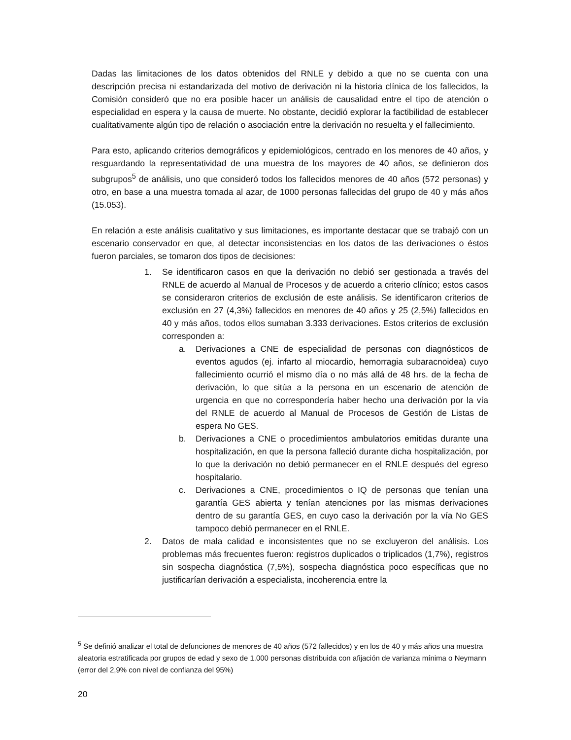Dadas las limitaciones de los datos obtenidos del RNLE y debido a que no se cuenta con una descripción precisa ni estandarizada del motivo de derivación ni la historia clínica de los fallecidos, la Comisión consideró que no era posible hacer un análisis de causalidad entre el tipo de atención o especialidad en espera y la causa de muerte. No obstante, decidió explorar la factibilidad de establecer cualitativamente algún tipo de relación o asociación entre la derivación no resuelta y el fallecimiento.
Para esto, aplicando criterios demográficos y epidemiológicos, centrado en los menores de 40 años, y resguardando la representatividad de una muestra de los mayores de 40 años, se definieron dos subgrupos<sup>5</sup> de análisis, uno que consideró todos los fallecidos menores de 40 años (572 personas) y otro, en base a una muestra tomada al azar, de 1000 personas fallecidas del grupo de 40 y más años (15.053).
En relación a este análisis cualitativo y sus limitaciones, es importante destacar que se trabajó con un escenario conservador en que, al detectar inconsistencias en los datos de las derivaciones o éstos fueron parciales, se tomaron dos tipos de decisiones:
1. Se identificaron casos en que la derivación no debió ser gestionada a través del RNLE de acuerdo al Manual de Procesos y de acuerdo a criterio clínico; estos casos se consideraron criterios de exclusión de este análisis. Se identificaron criterios de exclusión en 27 (4,3%) fallecidos en menores de 40 años y 25 (2,5%) fallecidos en 40 y más años, todos ellos sumaban 3.333 derivaciones. Estos criterios de exclusión corresponden a:
a. Derivaciones a CNE de especialidad de personas con diagnósticos de eventos agudos (ej. infarto al miocardio, hemorragia subaracnoidea) cuyo fallecimiento ocurrió el mismo día o no más allá de 48 hrs. de la fecha de derivación, lo que sitúa a la persona en un escenario de atención de urgencia en que no correspondería haber hecho una derivación por la vía del RNLE de acuerdo al Manual de Procesos de Gestión de Listas de espera No GES.
b. Derivaciones a CNE o procedimientos ambulatorios emitidas durante una hospitalización, en que la persona falleció durante dicha hospitalización, por lo que la derivación no debió permanecer en el RNLE después del egreso hospitalario.
c. Derivaciones a CNE, procedimientos o IQ de personas que tenían una garantía GES abierta y tenían atenciones por las mismas derivaciones dentro de su garantía GES, en cuyo caso la derivación por la vía No GES tampoco debió permanecer en el RNLE.
2. Datos de mala calidad e inconsistentes que no se excluyeron del análisis. Los problemas más frecuentes fueron: registros duplicados o triplicados (1,7%), registros sin sospecha diagnóstica (7,5%), sospecha diagnóstica poco específicas que no justificarían derivación a especialista, incoherencia entre la
<sup>5</sup> Se definió analizar el total de defunciones de menores de 40 años (572 fallecidos) y en los de 40 y más años una muestra aleatoria estratificada por grupos de edad y sexo de 1.000 personas distribuida con afijación de varianza mínima o Neymann (error del 2,9% con nivel de confianza del 95%)
20